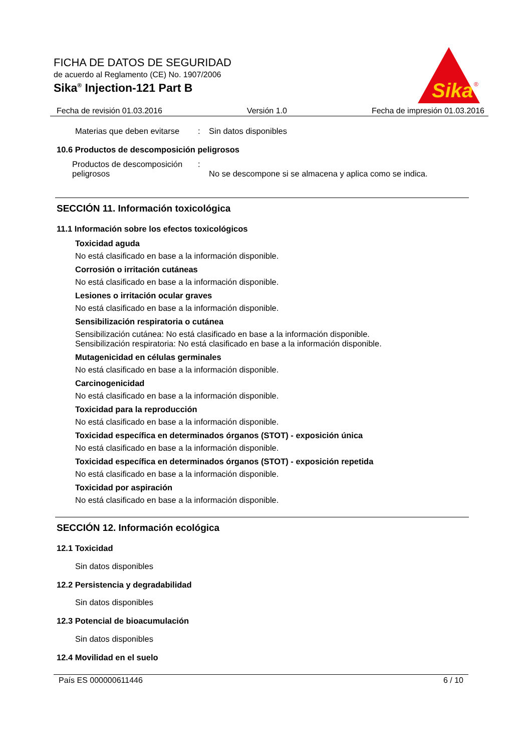Sika
®
FICHA DE DATOS DE SEGURIDAD
de acuerdo al Reglamento (CE) No. 1907/2006
Sika<sup>®</sup> Injection-121 Part B
Fecha de revisión 01.03.2016 Versión 1.0 Fecha de impresión 01.03.2016
Materias que deben evitarse: Sin datos disponibles
10.6 Productos de descomposición peligrosos
Productos de descomposición peligrosos: No se descompone si se almacena y aplica como se indica.
SECCIÓN 11. Información toxicológica
11.1 Información sobre los efectos toxicológicos
Toxicidad aguda
No está clasificado en base a la información disponible.
Corrosión o irritación cutáneas
No está clasificado en base a la información disponible.
Lesiones o irritación ocular graves
No está clasificado en base a la información disponible.
Sensibilización respiratoria o cutánea
Sensibilización cutánea: No está clasificado en base a la información disponible.
Sensibilización respiratoria: No está clasificado en base a la información disponible.
Mutagenicidad en células germinales
No está clasificado en base a la información disponible.
Carcinogenicidad
No está clasificado en base a la información disponible.
Toxicidad para la reproducción
No está clasificado en base a la información disponible.
Toxicidad específica en determinados órganos (STOT) - exposición única
No está clasificado en base a la información disponible.
Toxicidad específica en determinados órganos (STOT) - exposición repetida
No está clasificado en base a la información disponible.
Toxicidad por aspiración
No está clasificado en base a la información disponible.
SECCIÓN 12. Información ecológica
12.1 Toxicidad
Sin datos disponibles
12.2 Persistencia y degradabilidad
Sin datos disponibles
12.3 Potencial de bioacumulación
Sin datos disponibles
12.4 Movilidad en el suelo
País ES 000000611446 6 / 10